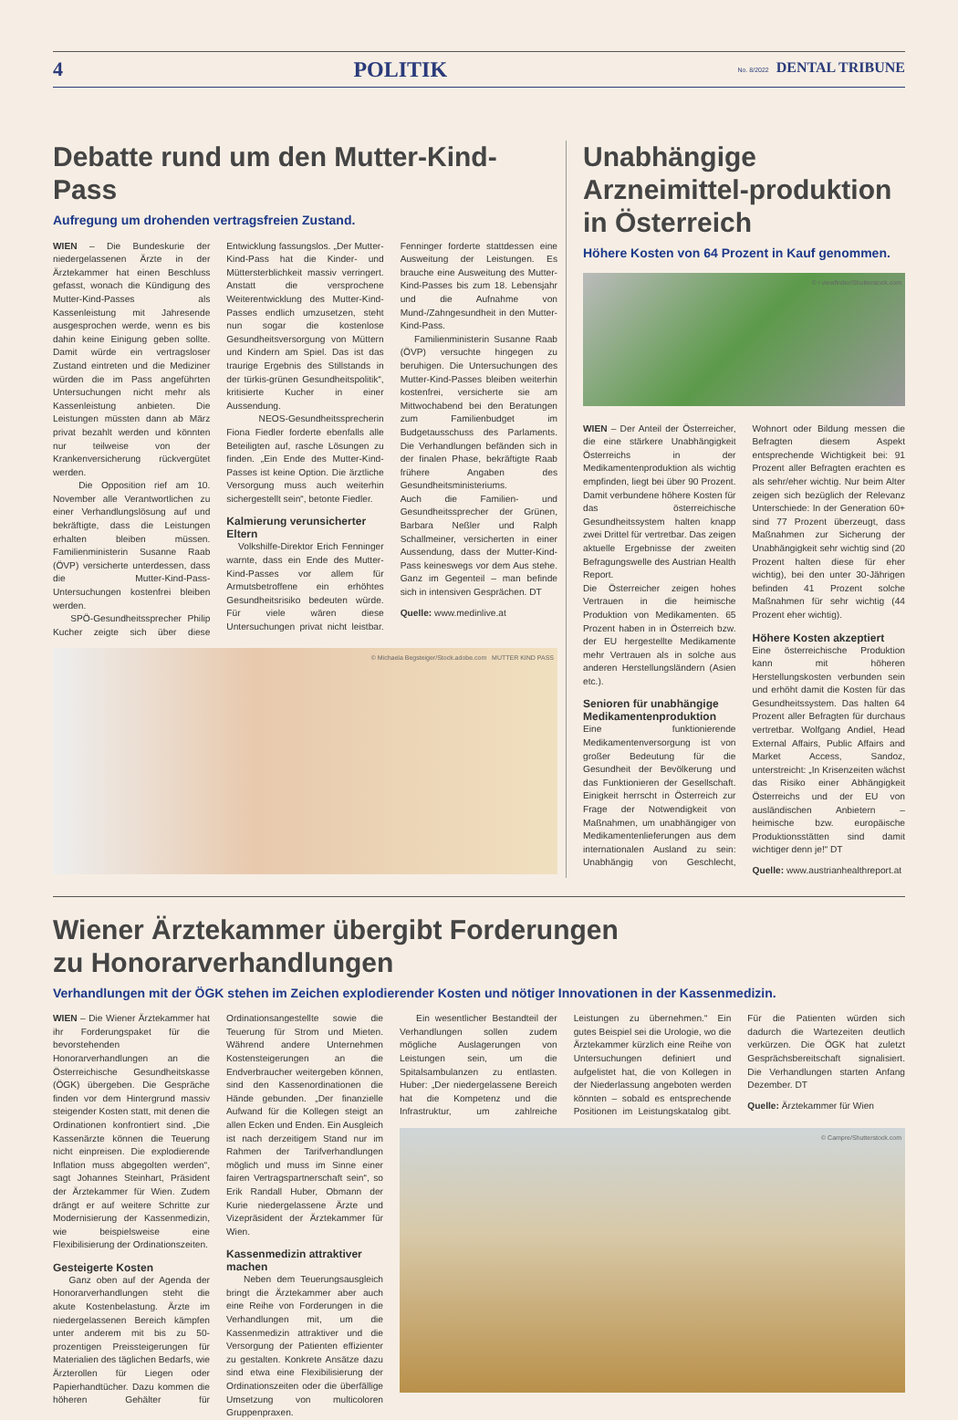4 POLITIK No. 8/2022 DENTAL TRIBUNE
Debatte rund um den Mutter-Kind-Pass
Aufregung um drohenden vertragsfreien Zustand.
WIEN – Die Bundeskurie der niedergelassenen Ärzte in der Ärztekammer hat einen Beschluss gefasst, wonach die Kündigung des Mutter-Kind-Passes als Kassenleistung mit Jahresende ausgesprochen werde, wenn es bis dahin keine Einigung geben sollte. Damit würde ein vertragsloser Zustand eintreten und die Mediziner würden die im Pass angeführten Untersuchungen nicht mehr als Kassenleistung anbieten. Die Leistungen müssten dann ab März privat bezahlt werden und könnten nur teilweise von der Krankenversicherung rückvergütet werden.
Die Opposition rief am 10. November alle Verantwortlichen zu einer Verhandlungslösung auf und bekräftigte, dass die Leistungen erhalten bleiben müssen. Familienministerin Susanne Raab (ÖVP) versicherte unterdessen, dass die Mutter-Kind-Pass-Untersuchungen kostenfrei bleiben werden.
SPÖ-Gesundheitssprecher Philip Kucher zeigte sich über diese Entwicklung fassungslos. „Der Mutter-Kind-Pass hat die Kinder- und Müttersterblichkeit massiv verringert. Anstatt die versprochene Weiterentwicklung des Mutter-Kind-Passes endlich umzusetzen, steht nun sogar die kostenlose Gesundheitsversorgung von Müttern und Kindern am Spiel. Das ist das traurige Ergebnis des Stillstands in der türkis-grünen Gesundheitspolitik“, kritisierte Kucher in einer Aussendung.
NEOS-Gesundheitssprecherin Fiona Fiedler forderte ebenfalls alle Beteiligten auf, rasche Lösungen zu finden. „Ein Ende des Mutter-Kind-Passes ist keine Option. Die ärztliche Versorgung muss auch weiterhin sichergestellt sein“, betonte Fiedler.
Kalmierung verunsicherter Eltern
Volkshilfe-Direktor Erich Fenninger warnte, dass ein Ende des Mutter-Kind-Passes vor allem für Armutsbetroffene ein erhöhtes Gesundheitsrisiko bedeuten würde. Für viele wären diese Untersuchungen privat nicht leistbar. Fenninger forderte stattdessen eine Ausweitung der Leistungen. Es brauche eine Ausweitung des Mutter-Kind-Passes bis zum 18. Lebensjahr und die Aufnahme von Mund-/Zahngesundheit in den Mutter-Kind-Pass.
Familienministerin Susanne Raab (ÖVP) versuchte hingegen zu beruhigen. Die Untersuchungen des Mutter-Kind-Passes bleiben weiterhin kostenfrei, versicherte sie am Mittwochabend bei den Beratungen zum Familienbudget im Budgetausschuss des Parlaments. Die Verhandlungen befänden sich in der finalen Phase, bekräftigte Raab frühere Angaben des Gesundheitsministeriums.
Auch die Familien- und Gesundheitssprecher der Grünen, Barbara Neßler und Ralph Schallmeiner, versicherten in einer Aussendung, dass der Mutter-Kind-Pass keineswegs vor dem Aus stehe. Ganz im Gegenteil – man befinde sich in intensiven Gesprächen. DT
Quelle: www.medinlive.at
© Michaela Begsteiger/Stock.adobe.com MUTTER KIND PASS
Unabhängige Arzneimittel-produktion in Österreich
Höhere Kosten von 64 Prozent in Kauf genommen.
© i viewfinder/Shutterstock.com
WIEN – Der Anteil der Österreicher, die eine stärkere Unabhängigkeit Österreichs in der Medikamentenproduktion als wichtig empfinden, liegt bei über 90 Prozent. Damit verbundene höhere Kosten für das österreichische Gesundheitssystem halten knapp zwei Drittel für vertretbar. Das zeigen aktuelle Ergebnisse der zweiten Befragungswelle des Austrian Health Report.
Die Österreicher zeigen hohes Vertrauen in die heimische Produktion von Medikamenten. 65 Prozent haben in in Österreich bzw. der EU hergestellte Medikamente mehr Vertrauen als in solche aus anderen Herstellungsländern (Asien etc.).
Senioren für unabhängige Medikamentenproduktion
Eine funktionierende Medikamentenversorgung ist von großer Bedeutung für die Gesundheit der Bevölkerung und das Funktionieren der Gesellschaft. Einigkeit herrscht in Österreich zur Frage der Notwendigkeit von Maßnahmen, um unabhängiger von Medikamentenlieferungen aus dem internationalen Ausland zu sein: Unabhängig von Geschlecht, Wohnort oder Bildung messen die Befragten diesem Aspekt entsprechende Wichtigkeit bei: 91 Prozent aller Befragten erachten es als sehr/eher wichtig. Nur beim Alter zeigen sich bezüglich der Relevanz Unterschiede: In der Generation 60+ sind 77 Prozent überzeugt, dass Maßnahmen zur Sicherung der Unabhängigkeit sehr wichtig sind (20 Prozent halten diese für eher wichtig), bei den unter 30-Jährigen befinden 41 Prozent solche Maßnahmen für sehr wichtig (44 Prozent eher wichtig).
Höhere Kosten akzeptiert
Eine österreichische Produktion kann mit höheren Herstellungskosten verbunden sein und erhöht damit die Kosten für das Gesundheitssystem. Das halten 64 Prozent aller Befragten für durchaus vertretbar. Wolfgang Andiel, Head External Affairs, Public Affairs and Market Access, Sandoz, unterstreicht: „In Krisenzeiten wächst das Risiko einer Abhängigkeit Österreichs und der EU von ausländischen Anbietern – heimische bzw. europäische Produktionsstätten sind damit wichtiger denn je!“ DT
Quelle: www.austrianhealthreport.at
Wiener Ärztekammer übergibt Forderungen
zu Honorarverhandlungen
Verhandlungen mit der ÖGK stehen im Zeichen explodierender Kosten und nötiger Innovationen in der Kassenmedizin.
WIEN – Die Wiener Ärztekammer hat ihr Forderungspaket für die bevorstehenden Honorarverhandlungen an die Österreichische Gesundheitskasse (ÖGK) übergeben. Die Gespräche finden vor dem Hintergrund massiv steigender Kosten statt, mit denen die Ordinationen konfrontiert sind. „Die Kassenärzte können die Teuerung nicht einpreisen. Die explodierende Inflation muss abgegolten werden“, sagt Johannes Steinhart, Präsident der Ärztekammer für Wien. Zudem drängt er auf weitere Schritte zur Modernisierung der Kassenmedizin, wie beispielsweise eine Flexibilisierung der Ordinationszeiten.
Gesteigerte Kosten
Ganz oben auf der Agenda der Honorarverhandlungen steht die akute Kostenbelastung. Ärzte im niedergelassenen Bereich kämpfen unter anderem mit bis zu 50-prozentigen Preissteigerungen für Materialien des täglichen Bedarfs, wie Ärzterollen für Liegen oder Papierhandtücher. Dazu kommen die höheren Gehälter für Ordinationsangestellte sowie die Teuerung für Strom und Mieten. Während andere Unternehmen Kostensteigerungen an die Endverbraucher weitergeben können, sind den Kassenordinationen die Hände gebunden. „Der finanzielle Aufwand für die Kollegen steigt an allen Ecken und Enden. Ein Ausgleich ist nach derzeitigem Stand nur im Rahmen der Tarifverhandlungen möglich und muss im Sinne einer fairen Vertragspartnerschaft sein“, so Erik Randall Huber, Obmann der Kurie niedergelassene Ärzte und Vizepräsident der Ärztekammer für Wien.
Kassenmedizin attraktiver machen
Neben dem Teuerungsausgleich bringt die Ärztekammer aber auch eine Reihe von Forderungen in die Verhandlungen mit, um die Kassenmedizin attraktiver und die Versorgung der Patienten effizienter zu gestalten. Konkrete Ansätze dazu sind etwa eine Flexibilisierung der Ordinationszeiten oder die überfällige Umsetzung von multicoloren Gruppenpraxen.
Ein wesentlicher Bestandteil der Verhandlungen sollen zudem mögliche Auslagerungen von Leistungen sein, um die Spitalsambulanzen zu entlasten. Huber: „Der niedergelassene Bereich hat die Kompetenz und die Infrastruktur, um zahlreiche Leistungen zu übernehmen.“ Ein gutes Beispiel sei die Urologie, wo die Ärztekammer kürzlich eine Reihe von Untersuchungen definiert und aufgelistet hat, die von Kollegen in der Niederlassung angeboten werden könnten – sobald es entsprechende Positionen im Leistungskatalog gibt. Für die Patienten würden sich dadurch die Wartezeiten deutlich verkürzen. Die ÖGK hat zuletzt Gesprächsbereitschaft signalisiert. Die Verhandlungen starten Anfang Dezember. DT
Quelle: Ärztekammer für Wien
© Campre/Shutterstock.com